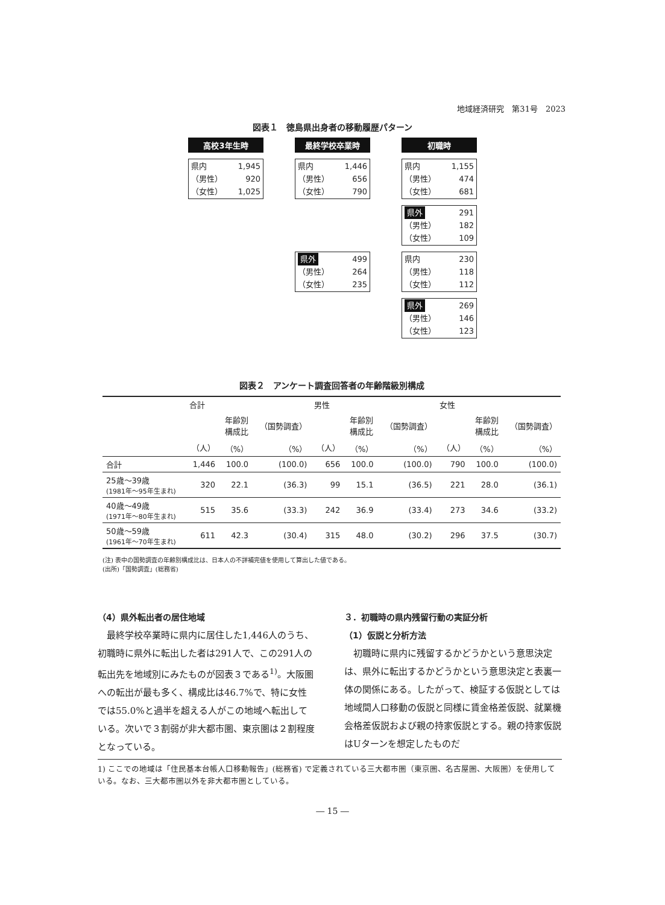地域経済研究　第31号　2023
図表１　徳島県出身者の移動履歴パターン
高校3年生時
最終学校卒業時
初職時
県内 1,945
（男性） 920
（女性） 1,025
県内 1,446
（男性） 656
（女性） 790
県内 1,155
（男性） 474
（女性） 681
県外 291
（男性） 182
（女性） 109
県外 499
（男性） 264
（女性） 235
県内 230
（男性） 118
（女性） 112
県外 269
（男性） 146
（女性） 123
図表２　アンケート調査回答者の年齢階級別構成
| | 合計 | | | 男性 | | | 女性 | | |
| --- | --- | --- | --- | --- | --- | --- | --- | --- | --- |
| | | 年齢別 構成比 | （国勢調査） | | 年齢別 構成比 | （国勢調査） | | 年齢別 構成比 | （国勢調査） |
| | （人） | （%） | （%） | （人） | （%） | （%） | （人） | （%） | （%） |
| 合計 | 1,446 | 100.0 | (100.0) | 656 | 100.0 | (100.0) | 790 | 100.0 | (100.0) |
| 25歳～39歳 (1981年～95年生まれ) | 320 | 22.1 | (36.3) | 99 | 15.1 | (36.5) | 221 | 28.0 | (36.1) |
| 40歳～49歳 (1971年～80年生まれ) | 515 | 35.6 | (33.3) | 242 | 36.9 | (33.4) | 273 | 34.6 | (33.2) |
| 50歳～59歳 (1961年～70年生まれ) | 611 | 42.3 | (30.4) | 315 | 48.0 | (30.2) | 296 | 37.5 | (30.7) |
(注) 表中の国勢調査の年齢別構成比は、日本人の不詳補完値を使用して算出した値である。
(出所)「国勢調査」(総務省)
（4）県外転出者の居住地域
　最終学校卒業時に県内に居住した1,446人のうち、初職時に県外に転出した者は291人で、この291人の転出先を地域別にみたものが図表３である<sup>1)</sup>。大阪圏への転出が最も多く、構成比は46.7%で、特に女性では55.0%と過半を超える人がこの地域へ転出している。次いで３割弱が非大都市圏、東京圏は２割程度となっている。
３．初職時の県内残留行動の実証分析
（1）仮説と分析方法
　初職時に県内に残留するかどうかという意思決定は、県外に転出するかどうかという意思決定と表裏一体の関係にある。したがって、検証する仮説としては地域間人口移動の仮説と同様に賃金格差仮説、就業機会格差仮説および親の持家仮説とする。親の持家仮説はUターンを想定したものだ
1) ここでの地域は「住民基本台帳人口移動報告」(総務省) で定義されている三大都市圏（東京圏、名古屋圏、大阪圏）を使用している。なお、三大都市圏以外を非大都市圏としている。
― 15 ―